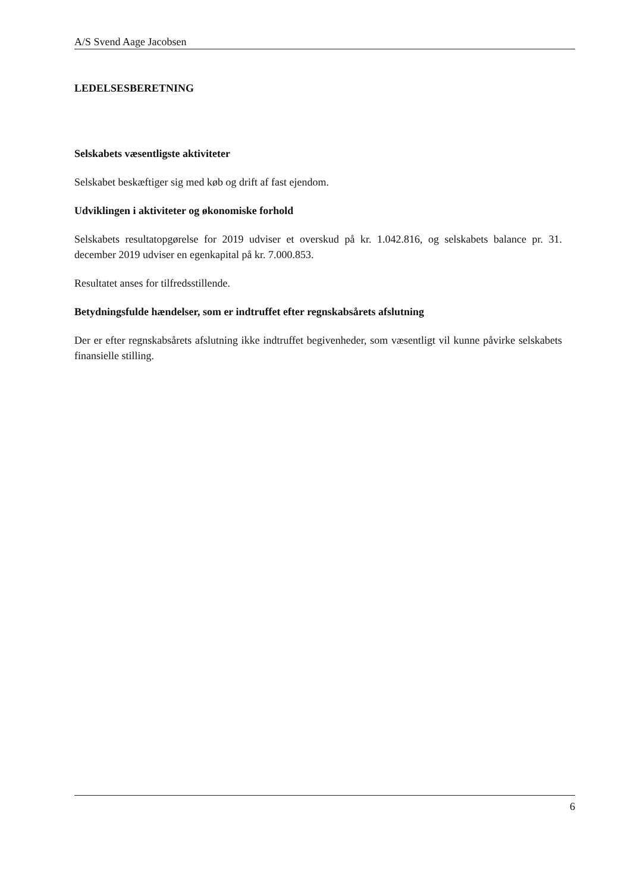A/S Svend Aage Jacobsen
LEDELSESBERETNING
Selskabets væsentligste aktiviteter
Selskabet beskæftiger sig med køb og drift af fast ejendom.
Udviklingen i aktiviteter og økonomiske forhold
Selskabets resultatopgørelse for 2019 udviser et overskud på kr. 1.042.816, og selskabets balance pr. 31. december 2019 udviser en egenkapital på kr. 7.000.853.
Resultatet anses for tilfredsstillende.
Betydningsfulde hændelser, som er indtruffet efter regnskabsårets afslutning
Der er efter regnskabsårets afslutning ikke indtruffet begivenheder, som væsentligt vil kunne påvirke selskabets finansielle stilling.
6